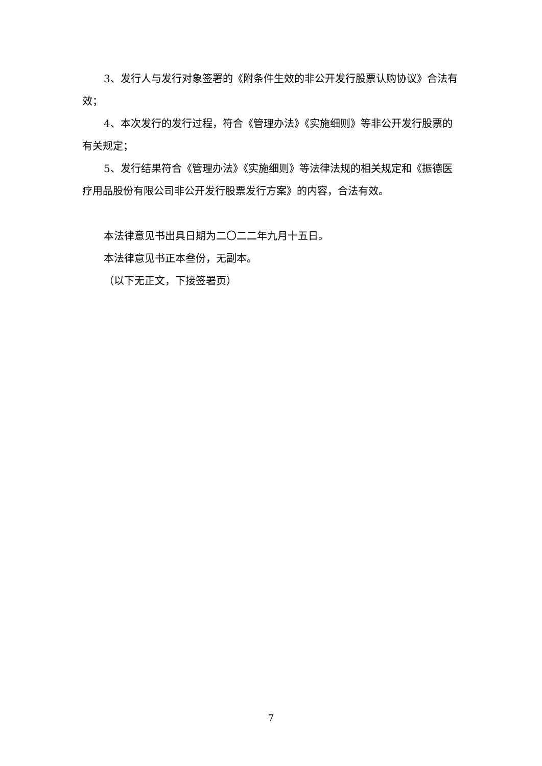3、发行人与发行对象签署的《附条件生效的非公开发行股票认购协议》合法有效；
4、本次发行的发行过程，符合《管理办法》《实施细则》等非公开发行股票的有关规定；
5、发行结果符合《管理办法》《实施细则》等法律法规的相关规定和《振德医疗用品股份有限公司非公开发行股票发行方案》的内容，合法有效。
本法律意见书出具日期为二〇二二年九月十五日。
本法律意见书正本叁份，无副本。
（以下无正文，下接签署页）
7